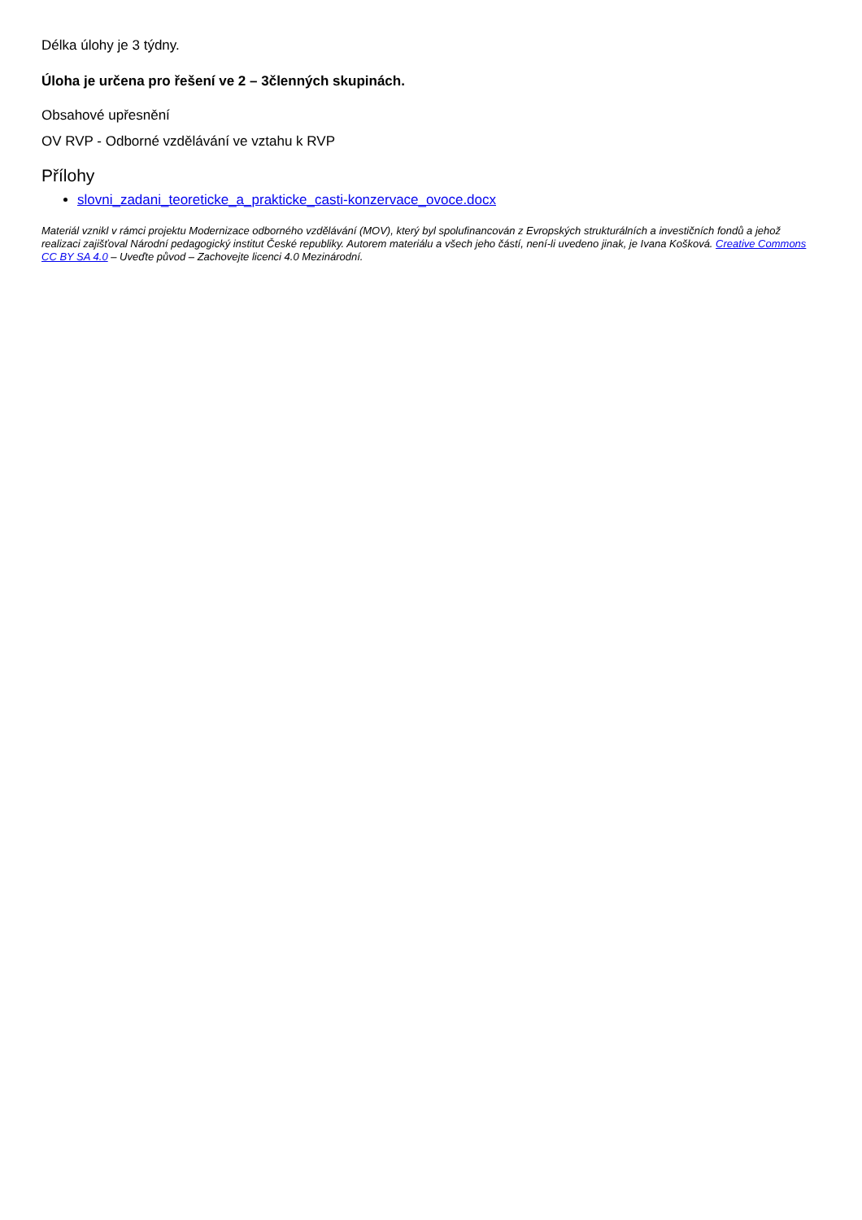Délka úlohy je 3 týdny.
Úloha je určena pro řešení ve 2 – 3členných skupinách.
Obsahové upřesnění
OV RVP - Odborné vzdělávání ve vztahu k RVP
Přílohy
slovni_zadani_teoreticke_a_prakticke_casti-konzervace_ovoce.docx
Materiál vznikl v rámci projektu Modernizace odborného vzdělávání (MOV), který byl spolufinancován z Evropských strukturálních a investičních fondů a jehož realizaci zajišťoval Národní pedagogický institut České republiky. Autorem materiálu a všech jeho částí, není-li uvedeno jinak, je Ivana Košková. Creative Commons CC BY SA 4.0 – Uveďte původ – Zachovejte licenci 4.0 Mezinárodní.